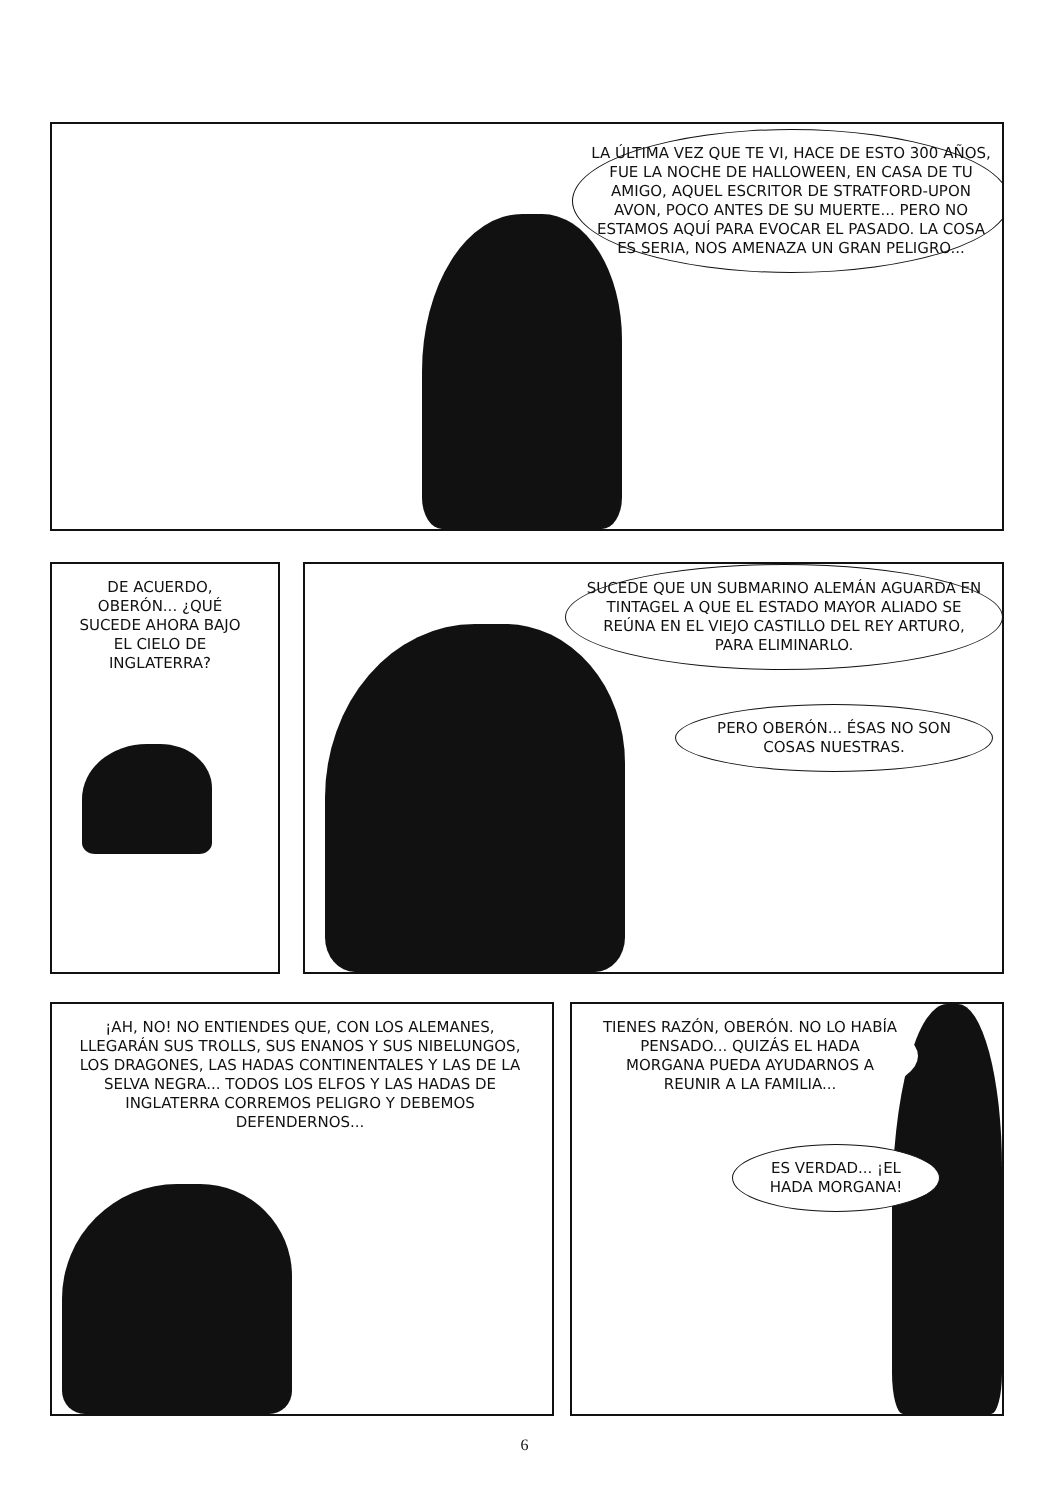LA ÚLTIMA VEZ QUE TE VI, HACE DE ESTO 300 AÑOS, FUE LA NOCHE DE HALLOWEEN, EN CASA DE TU AMIGO, AQUEL ESCRITOR DE STRATFORD-UPON AVON, POCO ANTES DE SU MUERTE... PERO NO ESTAMOS AQUÍ PARA EVOCAR EL PASADO. LA COSA ES SERIA, NOS AMENAZA UN GRAN PELIGRO...
DE ACUERDO, OBERÓN... ¿QUÉ SUCEDE AHORA BAJO EL CIELO DE INGLATERRA?
SUCEDE QUE UN SUBMARINO ALEMÁN AGUARDA EN TINTAGEL A QUE EL ESTADO MAYOR ALIADO SE REÚNA EN EL VIEJO CASTILLO DEL REY ARTURO, PARA ELIMINARLO.
PERO OBERÓN... ÉSAS NO SON COSAS NUESTRAS.
¡AH, NO! NO ENTIENDES QUE, CON LOS ALEMANES, LLEGARÁN SUS TROLLS, SUS ENANOS Y SUS NIBELUNGOS, LOS DRAGONES, LAS HADAS CONTINENTALES Y LAS DE LA SELVA NEGRA... TODOS LOS ELFOS Y LAS HADAS DE INGLATERRA CORREMOS PELIGRO Y DEBEMOS DEFENDERNOS...
TIENES RAZÓN, OBERÓN. NO LO HABÍA PENSADO... QUIZÁS EL HADA MORGANA PUEDA AYUDARNOS A REUNIR A LA FAMILIA...
ES VERDAD... ¡EL HADA MORGANA!
6